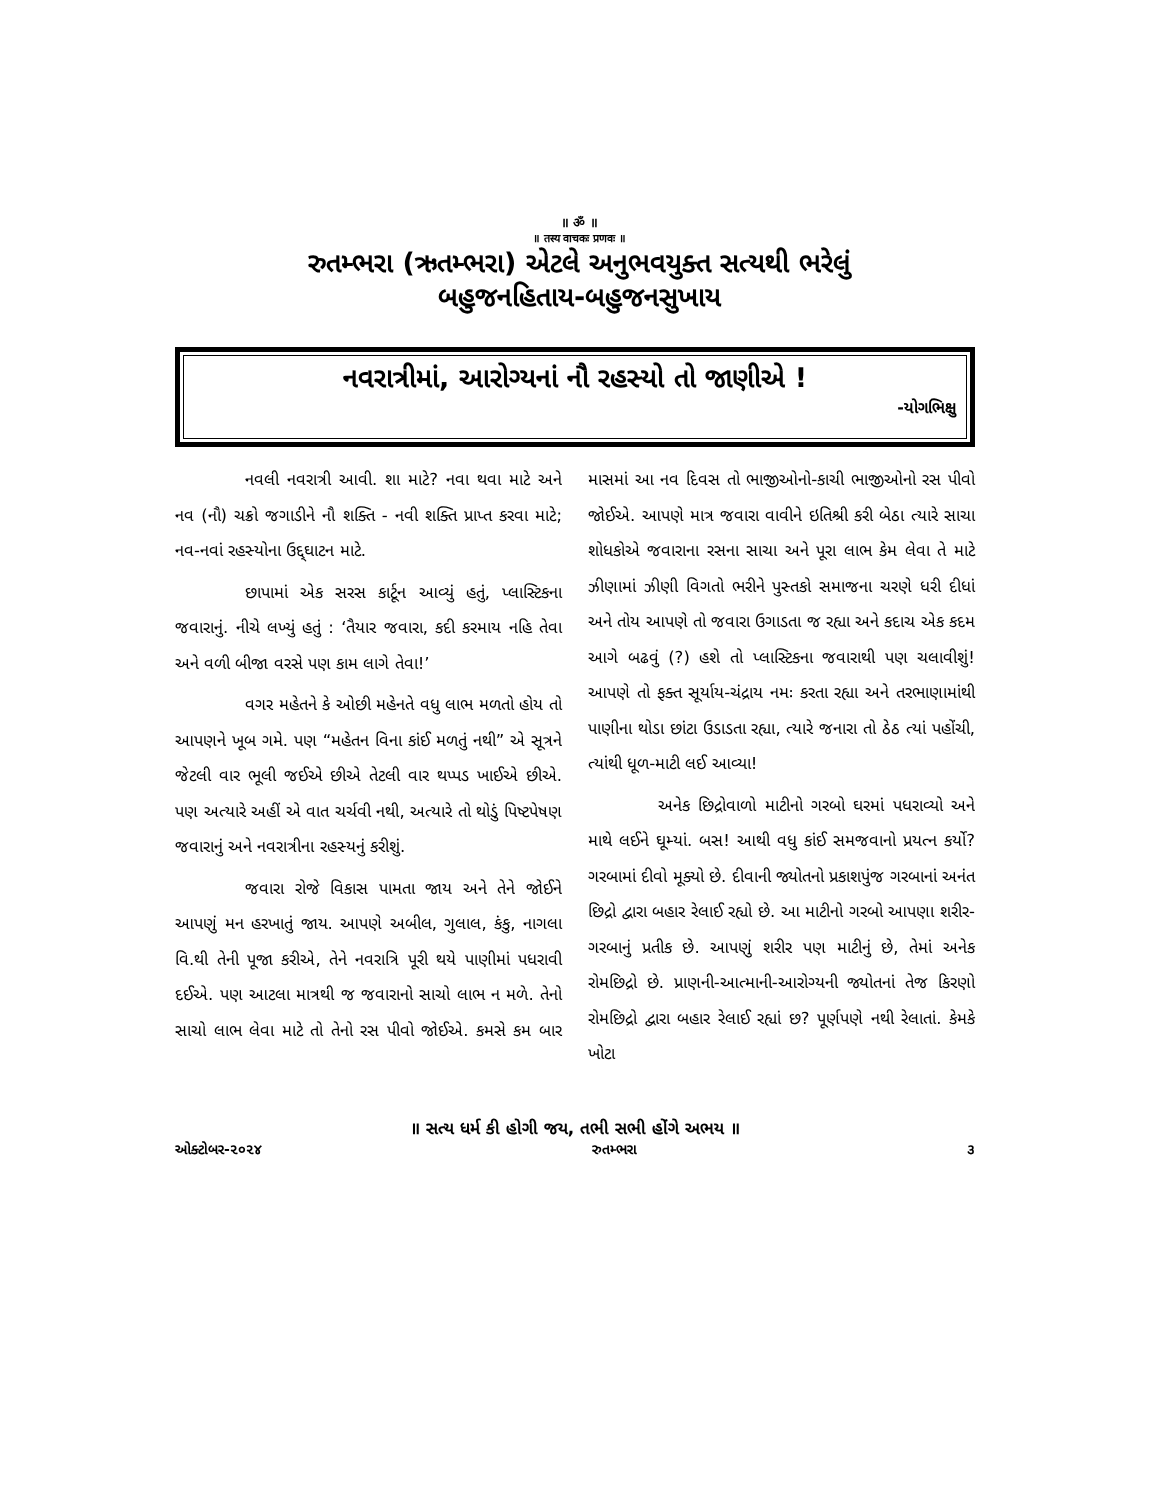॥ ॐ ॥
॥ तस्य वाचकः प्रणवः ॥
રુતમ્ભરા (ઋતમ્ભરા) એટલે અનુભવયુક્ત સત્યથી ભરેલું
બહુજનહિતાય-બહુજનસુખાય
નવરાત્રીમાં, આરોગ્યનાં નૌ રહસ્યો તો જાણીએ !
-યોગભિક્ષુ
નવલી નવરાત્રી આવી. શા માટે? નવા થવા માટે અને નવ (નૌ) ચક્રો જગાડીને નૌ શક્તિ - નવી શક્તિ પ્રાપ્ત કરવા માટે; નવ-નવાં રહસ્યોના ઉદ્દ્ઘાટન માટે.
છાપામાં એક સરસ કાર્ટૂન આવ્યું હતું, પ્લાસ્ટિકના જવારાનું. નીચે લખ્યું હતું : ‘તૈયાર જવારા, કદી કરમાય નહિ તેવા અને વળી બીજા વરસે પણ કામ લાગે તેવા!’
વગર મહેતને કે ઓછી મહેનતે વધુ લાભ મળતો હોય તો આપણને ખૂબ ગમે. પણ “મહેતન વિના કાંઈ મળતું નથી” એ સૂત્રને જેટલી વાર ભૂલી જઈએ છીએ તેટલી વાર થપ્પડ ખાઈએ છીએ. પણ અત્યારે અહીં એ વાત ચર્ચવી નથી, અત્યારે તો થોડું પિષ્ટપેષણ જવારાનું અને નવરાત્રીના રહસ્યનું કરીશું.
જવારા રોજે વિકાસ પામતા જાય અને તેને જોઈને આપણું મન હરખાતું જાય. આપણે અબીલ, ગુલાલ, કંકુ, નાગલા વિ.થી તેની પૂજા કરીએ, તેને નવરાત્રિ પૂરી થયે પાણીમાં પધરાવી દઈએ. પણ આટલા માત્રથી જ જવારાનો સાચો લાભ ન મળે. તેનો સાચો લાભ લેવા માટે તો તેનો રસ પીવો જોઈએ. કમસે કમ બાર માસમાં આ નવ દિવસ તો ભાજીઓનો-કાચી ભાજીઓનો રસ પીવો જોઈએ. આપણે માત્ર જવારા વાવીને ઇતિશ્રી કરી બેઠા ત્યારે સાચા શોધકોએ જવારાના રસના સાચા અને પૂરા લાભ કેમ લેવા તે માટે ઝીણામાં ઝીણી વિગતો ભરીને પુસ્તકો સમાજના ચરણે ધરી દીધાં અને તોય આપણે તો જવારા ઉગાડતા જ રહ્યા અને કદાચ એક કદમ આગે બઢવું (?) હશે તો પ્લાસ્ટિકના જવારાથી પણ ચલાવીશું! આપણે તો ફક્ત સૂર્યાય-ચંદ્રાય નમઃ કરતા રહ્યા અને તરભાણામાંથી પાણીના થોડા છાંટા ઉડાડતા રહ્યા, ત્યારે જનારા તો ઠેઠ ત્યાં પહોંચી, ત્યાંથી ધૂળ-માટી લઈ આવ્યા!
અનેક છિદ્રોવાળો માટીનો ગરબો ઘરમાં પધરાવ્યો અને માથે લઈને ઘૂમ્યાં. બસ! આથી વધુ કાંઈ સમજવાનો પ્રયત્ન કર્યો? ગરબામાં દીવો મૂક્યો છે. દીવાની જ્યોતનો પ્રકાશપુંજ ગરબાનાં અનંત છિદ્રો દ્વારા બહાર રેલાઈ રહ્યો છે. આ માટીનો ગરબો આપણા શરીર-ગરબાનું પ્રતીક છે. આપણું શરીર પણ માટીનું છે, તેમાં અનેક રોમછિદ્રો છે. પ્રાણની-આત્માની-આરોગ્યની જ્યોતનાં તેજ કિરણો રોમછિદ્રો દ્વારા બહાર રેલાઈ રહ્યાં છ? પૂર્ણપણે નથી રેલાતાં. કેમકે ખોટા
॥ સત્ય ધર્મ કી હોગી જય, તભી સભી હોંગે અભય ॥
ઓક્ટોબર-૨૦૨૪ રુતમ્ભરા ૩